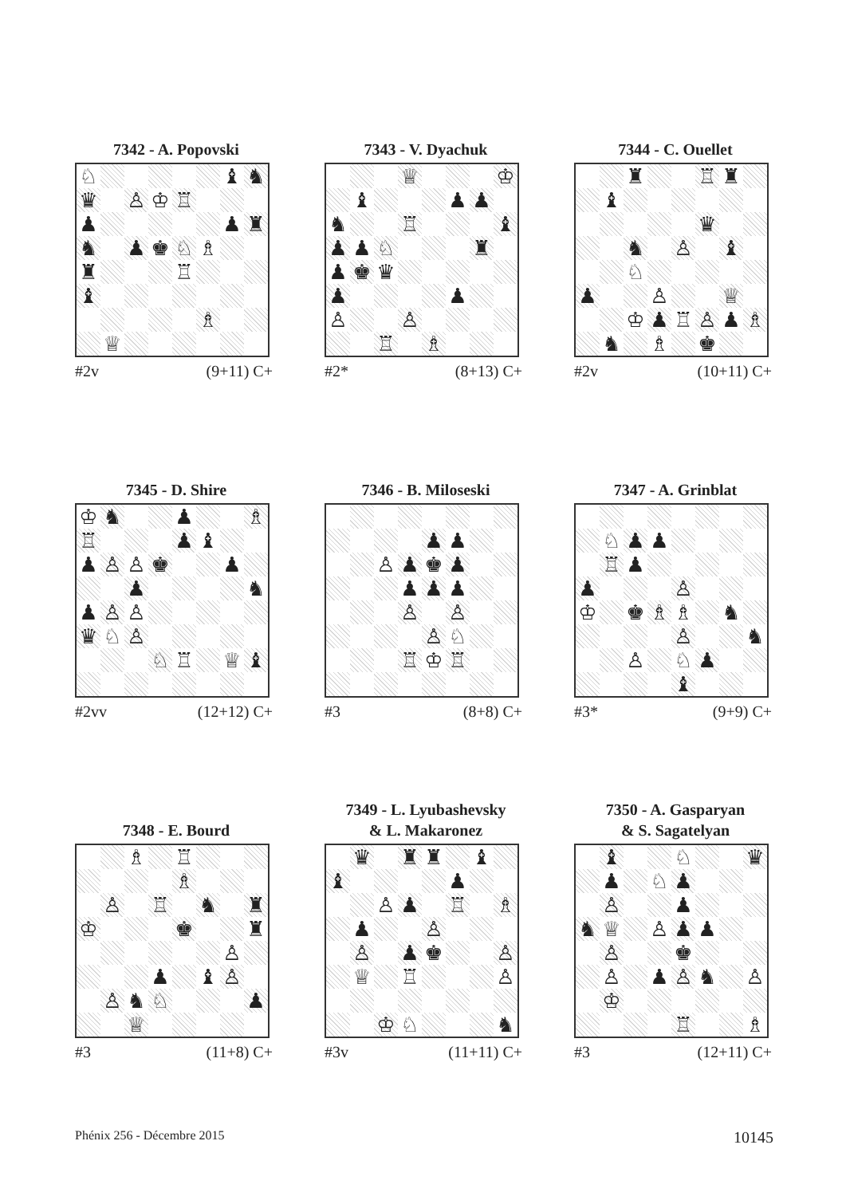7342 - A. Popovski
| ♘ | | | | | | ♝ | ♞ |
| ♛ | | ♙ | ♔ | ♖ | | | |
| ♟ | | | | | | ♟ | ♜ |
| ♞ | | ♟ | ♚ | ♘ | ♗ | | |
| ♜ | | | | ♖ | | | |
| ♝ | | | | | | | |
| | | | | | ♗ | | |
| | ♕ | | | | | | |
#2v (9+11) C+
7343 - V. Dyachuk
| | | | ♕ | | | | ♔ |
| | ♝ | | | | ♟ | ♟ | |
| ♞ | | | ♖ | | | | ♝ |
| ♟ | ♟ | ♘ | | | | ♜ | |
| ♟ | ♚ | ♛ | | | | | |
| ♟ | | | | | ♟ | | |
| ♙ | | | ♙ | | | | |
| | | ♖ | | ♗ | | | |
#2* (8+13) C+
7344 - C. Ouellet
| | | ♜ | | | ♖ | ♜ | |
| | ♝ | | | | | | |
| | | | | | ♛ | | |
| | | ♞ | | ♙ | | ♝ | |
| | | ♘ | | | | | |
| ♟ | | | ♙ | | | ♕ | |
| | | ♔ | ♟ | ♖ | ♙ | ♟ | ♗ |
| | ♞ | | ♗ | | ♚ | | |
#2v (10+11) C+
7345 - D. Shire
| ♔ | ♞ | | | ♟ | | | ♗ |
| ♖ | | | | ♟ | ♝ | | |
| ♟ | ♙ | ♙ | ♚ | | | ♟ | |
| | | ♟ | | | | | ♞ |
| ♟ | ♙ | ♙ | | | | | |
| ♛ | ♘ | ♙ | | | | | |
| | | | ♘ | ♖ | | ♕ | ♝ |
#2vv (12+12) C+
7346 - B. Miloseski
| | | | | ♟ | ♟ | | |
| | | ♙ | ♟ | ♚ | ♟ | | |
| | | | ♟ | ♟ | ♟ | | |
| | | | ♙ | | ♙ | | |
| | | | | ♙ | ♘ | | |
| | | | ♖ | ♔ | ♖ | | |
#3 (8+8) C+
7347 - A. Grinblat
| | ♘ | ♟ | ♟ | | | | |
| | ♖ | ♟ | | | | | |
| ♟ | | | | ♙ | | | |
| ♔ | | ♚ | ♗ | ♗ | | ♞ | |
| | | | | ♙ | | | ♞ |
| | | ♙ | | ♘ | ♟ | | |
| | | | | ♝ | | | |
#3* (9+9) C+
7348 - E. Bourd
| | | ♗ | | ♖ | | | |
| | | | | ♗ | | | |
| | ♙ | | ♖ | | ♞ | | ♜ |
| ♔ | | | | ♚ | | | ♜ |
| | | | | | | ♙ | |
| | | | ♟ | | ♝ | ♙ | |
| | ♙ | ♞ | ♘ | | | | ♟ |
| | | ♕ | | | | | |
#3 (11+8) C+
7349 - L. Lyubashevsky
& L. Makaronez
| | ♛ | | ♜ | ♜ | | ♝ | |
| ♝ | | | | | ♟ | | |
| | | ♙ | ♟ | | ♖ | | ♗ |
| | ♟ | | | ♙ | | | |
| | ♙ | | ♟ | ♚ | | | ♙ |
| | ♕ | | ♖ | | | | ♙ |
| | | ♔ | ♘ | | | | ♞ |
#3v (11+11) C+
7350 - A. Gasparyan
& S. Sagatelyan
| | ♝ | | | ♘ | | | ♛ |
| | ♟ | | ♘ | ♟ | | | |
| | ♙ | | | ♟ | | | |
| ♞ | ♕ | | ♙ | ♟ | ♟ | | |
| | ♙ | | | ♚ | | | |
| | ♙ | | ♟ | ♙ | ♞ | | ♙ |
| | ♔ | | | | | | |
| | | | | ♖ | | | ♗ |
#3 (12+11) C+
Phénix 256 - Décembre 2015 10145